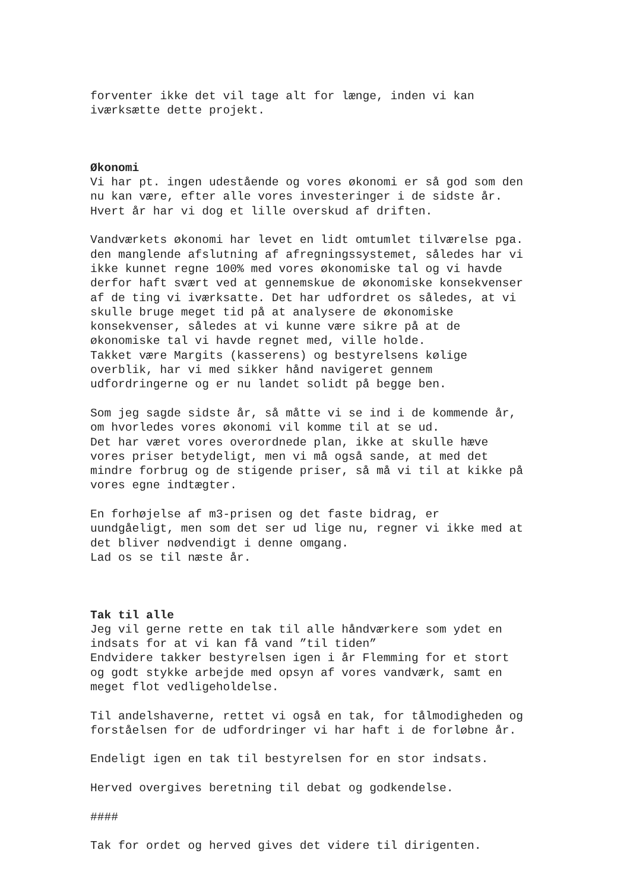forventer ikke det vil tage alt for længe, inden vi kan iværksætte dette projekt.
Økonomi
Vi har pt. ingen udestående og vores økonomi er så god som den nu kan være, efter alle vores investeringer i de sidste år. Hvert år har vi dog et lille overskud af driften.
Vandværkets økonomi har levet en lidt omtumlet tilværelse pga. den manglende afslutning af afregningssystemet, således har vi ikke kunnet regne 100% med vores økonomiske tal og vi havde derfor haft svært ved at gennemskue de økonomiske konsekvenser af de ting vi iværksatte. Det har udfordret os således, at vi skulle bruge meget tid på at analysere de økonomiske konsekvenser, således at vi kunne være sikre på at de økonomiske tal vi havde regnet med, ville holde. Takket være Margits (kasserens) og bestyrelsens kølige overblik, har vi med sikker hånd navigeret gennem udfordringerne og er nu landet solidt på begge ben.
Som jeg sagde sidste år, så måtte vi se ind i de kommende år, om hvorledes vores økonomi vil komme til at se ud. Det har været vores overordnede plan, ikke at skulle hæve vores priser betydeligt, men vi må også sande, at med det mindre forbrug og de stigende priser, så må vi til at kikke på vores egne indtægter.
En forhøjelse af m3-prisen og det faste bidrag, er uundgåeligt, men som det ser ud lige nu, regner vi ikke med at det bliver nødvendigt i denne omgang. Lad os se til næste år.
Tak til alle
Jeg vil gerne rette en tak til alle håndværkere som ydet en indsats for at vi kan få vand ”til tiden” Endvidere takker bestyrelsen igen i år Flemming for et stort og godt stykke arbejde med opsyn af vores vandværk, samt en meget flot vedligeholdelse.
Til andelshaverne, rettet vi også en tak, for tålmodigheden og forståelsen for de udfordringer vi har haft i de forløbne år.
Endeligt igen en tak til bestyrelsen for en stor indsats.
Herved overgives beretning til debat og godkendelse.
####
Tak for ordet og herved gives det videre til dirigenten.